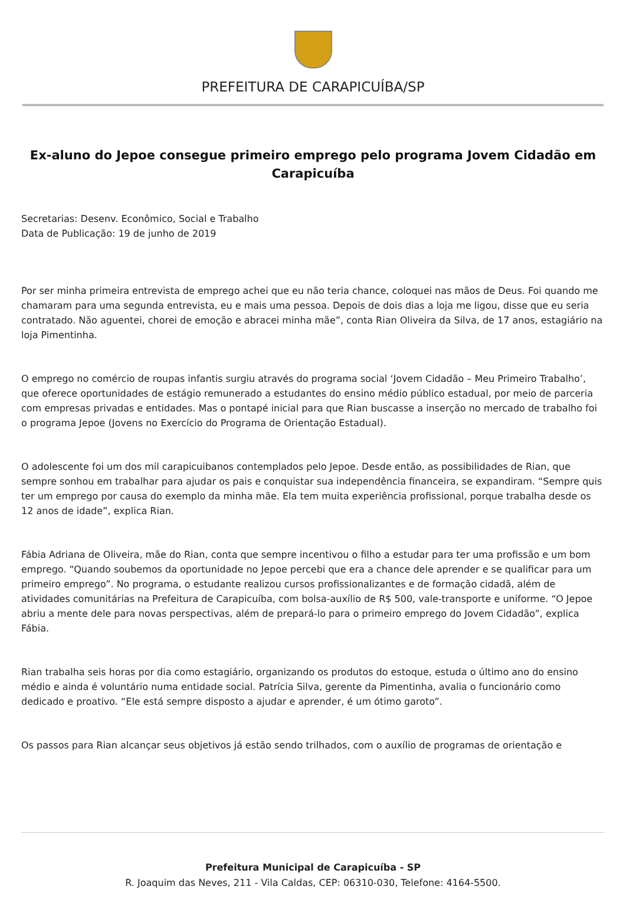PREFEITURA DE CARAPICUÍBA/SP
Ex-aluno do Jepoe consegue primeiro emprego pelo programa Jovem Cidadão em Carapicuíba
Secretarias: Desenv. Econômico, Social e Trabalho
Data de Publicação: 19 de junho de 2019
Por ser minha primeira entrevista de emprego achei que eu não teria chance, coloquei nas mãos de Deus. Foi quando me chamaram para uma segunda entrevista, eu e mais uma pessoa. Depois de dois dias a loja me ligou, disse que eu seria contratado. Não aguentei, chorei de emoção e abracei minha mãe”, conta Rian Oliveira da Silva, de 17 anos, estagiário na loja Pimentinha.
O emprego no comércio de roupas infantis surgiu através do programa social ‘Jovem Cidadão – Meu Primeiro Trabalho’, que oferece oportunidades de estágio remunerado a estudantes do ensino médio público estadual, por meio de parceria com empresas privadas e entidades. Mas o pontapé inicial para que Rian buscasse a inserção no mercado de trabalho foi o programa Jepoe (Jovens no Exercício do Programa de Orientação Estadual).
O adolescente foi um dos mil carapicuibanos contemplados pelo Jepoe. Desde então, as possibilidades de Rian, que sempre sonhou em trabalhar para ajudar os pais e conquistar sua independência financeira, se expandiram. “Sempre quis ter um emprego por causa do exemplo da minha mãe. Ela tem muita experiência profissional, porque trabalha desde os 12 anos de idade”, explica Rian.
Fábia Adriana de Oliveira, mãe do Rian, conta que sempre incentivou o filho a estudar para ter uma profissão e um bom emprego. “Quando soubemos da oportunidade no Jepoe percebi que era a chance dele aprender e se qualificar para um primeiro emprego”. No programa, o estudante realizou cursos profissionalizantes e de formação cidadã, além de atividades comunitárias na Prefeitura de Carapicuíba, com bolsa-auxílio de R$ 500, vale-transporte e uniforme. “O Jepoe abriu a mente dele para novas perspectivas, além de prepará-lo para o primeiro emprego do Jovem Cidadão”, explica Fábia.
Rian trabalha seis horas por dia como estagiário, organizando os produtos do estoque, estuda o último ano do ensino médio e ainda é voluntário numa entidade social. Patrícia Silva, gerente da Pimentinha, avalia o funcionário como dedicado e proativo. “Ele está sempre disposto a ajudar e aprender, é um ótimo garoto”.
Os passos para Rian alcançar seus objetivos já estão sendo trilhados, com o auxílio de programas de orientação e
Prefeitura Municipal de Carapicuíba - SP
R. Joaquim das Neves, 211 - Vila Caldas, CEP: 06310-030, Telefone: 4164-5500.